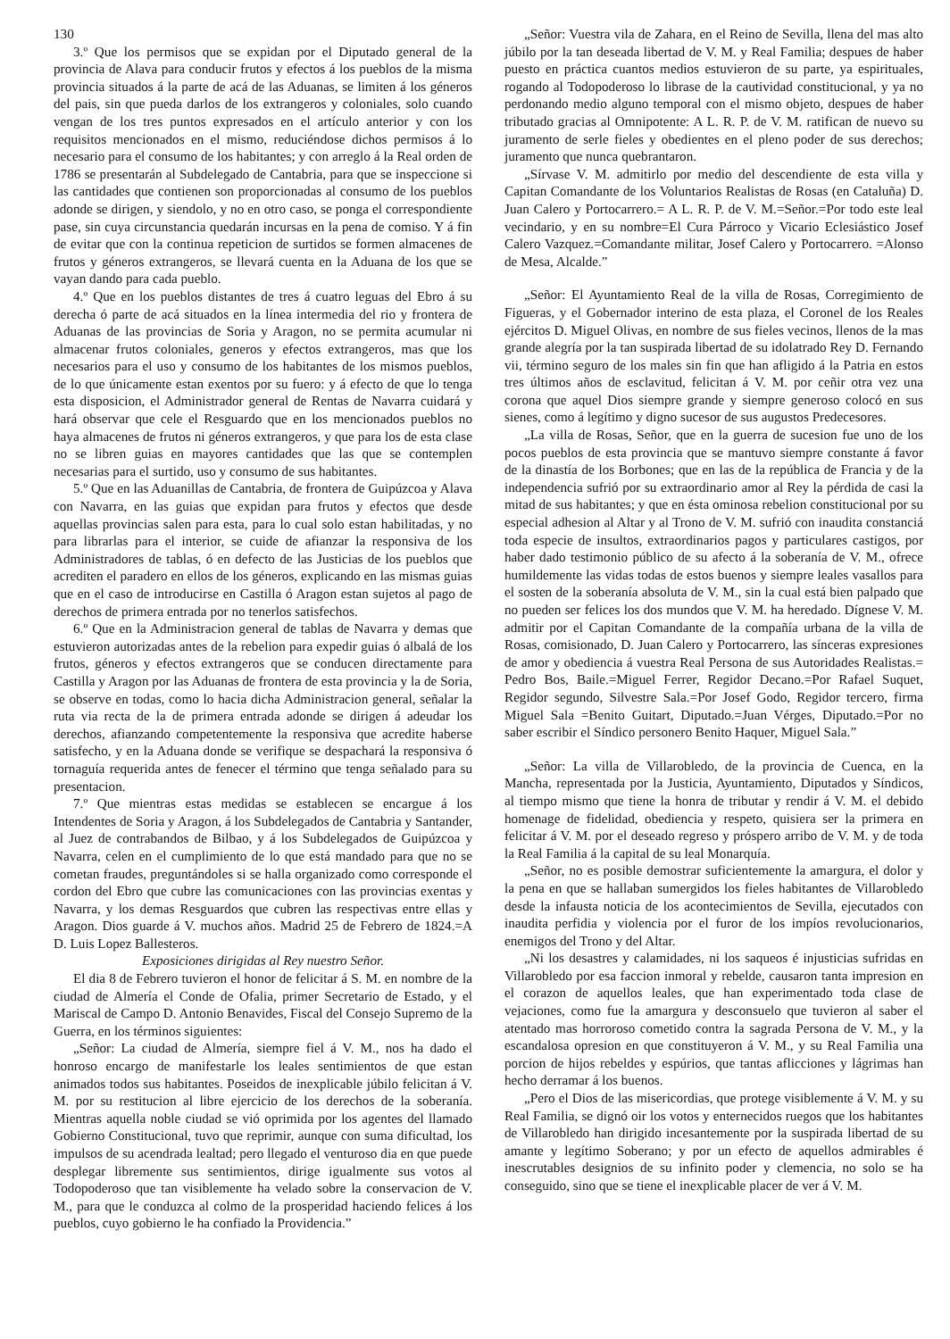130
3.º Que los permisos que se expidan por el Diputado general de la provincia de Alava para conducir frutos y efectos á los pueblos de la misma provincia situados á la parte de acá de las Aduanas, se limiten á los géneros del pais, sin que pueda darlos de los extrangeros y coloniales, solo cuando vengan de los tres puntos expresados en el artículo anterior y con los requisitos mencionados en el mismo, reduciéndose dichos permisos á lo necesario para el consumo de los habitantes; y con arreglo á la Real orden de 1786 se presentarán al Subdelegado de Cantabria, para que se inspeccione si las cantidades que contienen son proporcionadas al consumo de los pueblos adonde se dirigen, y siendolo, y no en otro caso, se ponga el correspondiente pase, sin cuya circunstancia quedarán incursas en la pena de comiso. Y á fin de evitar que con la continua repeticion de surtidos se formen almacenes de frutos y géneros extrangeros, se llevará cuenta en la Aduana de los que se vayan dando para cada pueblo.
4.º Que en los pueblos distantes de tres á cuatro leguas del Ebro á su derecha ó parte de acá situados en la línea intermedia del rio y frontera de Aduanas de las provincias de Soria y Aragon, no se permita acumular ni almacenar frutos coloniales, generos y efectos extrangeros, mas que los necesarios para el uso y consumo de los habitantes de los mismos pueblos, de lo que únicamente estan exentos por su fuero: y á efecto de que lo tenga esta disposicion, el Administrador general de Rentas de Navarra cuidará y hará observar que cele el Resguardo que en los mencionados pueblos no haya almacenes de frutos ni géneros extrangeros, y que para los de esta clase no se libren guias en mayores cantidades que las que se contemplen necesarias para el surtido, uso y consumo de sus habitantes.
5.º Que en las Aduanillas de Cantabria, de frontera de Guipúzcoa y Alava con Navarra, en las guias que expidan para frutos y efectos que desde aquellas provincias salen para esta, para lo cual solo estan habilitadas, y no para librarlas para el interior, se cuide de afianzar la responsiva de los Administradores de tablas, ó en defecto de las Justicias de los pueblos que acrediten el paradero en ellos de los géneros, explicando en las mismas guias que en el caso de introducirse en Castilla ó Aragon estan sujetos al pago de derechos de primera entrada por no tenerlos satisfechos.
6.º Que en la Administracion general de tablas de Navarra y demas que estuvieron autorizadas antes de la rebelion para expedir guias ó albalá de los frutos, géneros y efectos extrangeros que se conducen directamente para Castilla y Aragon por las Aduanas de frontera de esta provincia y la de Soria, se observe en todas, como lo hacia dicha Administracion general, señalar la ruta via recta de la de primera entrada adonde se dirigen á adeudar los derechos, afianzando competentemente la responsiva que acredite haberse satisfecho, y en la Aduana donde se verifique se despachará la responsiva ó tornaguía requerida antes de fenecer el término que tenga señalado para su presentacion.
7.º Que mientras estas medidas se establecen se encargue á los Intendentes de Soria y Aragon, á los Subdelegados de Cantabria y Santander, al Juez de contrabandos de Bilbao, y á los Subdelegados de Guipúzcoa y Navarra, celen en el cumplimiento de lo que está mandado para que no se cometan fraudes, preguntándoles si se halla organizado como corresponde el cordon del Ebro que cubre las comunicaciones con las provincias exentas y Navarra, y los demas Resguardos que cubren las respectivas entre ellas y Aragon. Dios guarde á V. muchos años. Madrid 25 de Febrero de 1824.=A D. Luis Lopez Ballesteros.
Exposiciones dirigidas al Rey nuestro Señor.
El dia 8 de Febrero tuvieron el honor de felicitar á S. M. en nombre de la ciudad de Almería el Conde de Ofalia, primer Secretario de Estado, y el Mariscal de Campo D. Antonio Benavides, Fiscal del Consejo Supremo de la Guerra, en los términos siguientes:
„Señor: La ciudad de Almería, siempre fiel á V. M., nos ha dado el honroso encargo de manifestarle los leales sentimientos de que estan animados todos sus habitantes. Poseidos de inexplicable júbilo felicitan á V. M. por su restitucion al libre ejercicio de los derechos de la soberanía. Mientras aquella noble ciudad se vió oprimida por los agentes del llamado Gobierno Constitucional, tuvo que reprimir, aunque con suma dificultad, los impulsos de su acendrada lealtad; pero llegado el venturoso dia en que puede desplegar libremente sus sentimientos, dirige igualmente sus votos al Todopoderoso que tan visiblemente ha velado sobre la conservacion de V. M., para que le conduzca al colmo de la prosperidad haciendo felices á los pueblos, cuyo gobierno le ha confiado la Providencia.”
„Señor: Vuestra vila de Zahara, en el Reino de Sevilla, llena del mas alto júbilo por la tan deseada libertad de V. M. y Real Familia; despues de haber puesto en práctica cuantos medios estuvieron de su parte, ya espirituales, rogando al Todopoderoso lo librase de la cautividad constitucional, y ya no perdonando medio alguno temporal con el mismo objeto, despues de haber tributado gracias al Omnipotente: A L. R. P. de V. M. ratifican de nuevo su juramento de serle fieles y obedientes en el pleno poder de sus derechos; juramento que nunca quebrantaron.
„Sírvase V. M. admitirlo por medio del descendiente de esta villa y Capitan Comandante de los Voluntarios Realistas de Rosas (en Cataluña) D. Juan Calero y Portocarrero.= A L. R. P. de V. M.=Señor.=Por todo este leal vecindario, y en su nombre=El Cura Párroco y Vicario Eclesiástico Josef Calero Vazquez.=Comandante militar, Josef Calero y Portocarrero. =Alonso de Mesa, Alcalde.”
„Señor: El Ayuntamiento Real de la villa de Rosas, Corregimiento de Figueras, y el Gobernador interino de esta plaza, el Coronel de los Reales ejércitos D. Miguel Olivas, en nombre de sus fieles vecinos, llenos de la mas grande alegría por la tan suspirada libertad de su idolatrado Rey D. Fernando vii, término seguro de los males sin fin que han afligido á la Patria en estos tres últimos años de esclavitud, felicitan á V. M. por ceñir otra vez una corona que aquel Dios siempre grande y siempre generoso colocó en sus sienes, como á legítimo y digno sucesor de sus augustos Predecesores.
„La villa de Rosas, Señor, que en la guerra de sucesion fue uno de los pocos pueblos de esta provincia que se mantuvo siempre constante á favor de la dinastía de los Borbones; que en las de la república de Francia y de la independencia sufrió por su extraordinario amor al Rey la pérdida de casi la mitad de sus habitantes; y que en ésta ominosa rebelion constitucional por su especial adhesion al Altar y al Trono de V. M. sufrió con inaudita constanciá toda especie de insultos, extraordinarios pagos y particulares castigos, por haber dado testimonio público de su afecto á la soberanía de V. M., ofrece humildemente las vidas todas de estos buenos y siempre leales vasallos para el sosten de la soberanía absoluta de V. M., sin la cual está bien palpado que no pueden ser felices los dos mundos que V. M. ha heredado. Dígnese V. M. admitir por el Capitan Comandante de la compañía urbana de la villa de Rosas, comisionado, D. Juan Calero y Portocarrero, las sínceras expresiones de amor y obediencia á vuestra Real Persona de sus Autoridades Realistas.= Pedro Bos, Baile.=Miguel Ferrer, Regidor Decano.=Por Rafael Suquet, Regidor segundo, Silvestre Sala.=Por Josef Godo, Regidor tercero, firma Miguel Sala =Benito Guitart, Diputado.=Juan Vérges, Diputado.=Por no saber escribir el Síndico personero Benito Haquer, Miguel Sala.”
„Señor: La villa de Villarobledo, de la provincia de Cuenca, en la Mancha, representada por la Justicia, Ayuntamiento, Diputados y Síndicos, al tiempo mismo que tiene la honra de tributar y rendir á V. M. el debido homenage de fidelidad, obediencia y respeto, quisiera ser la primera en felicitar á V. M. por el deseado regreso y próspero arribo de V. M. y de toda la Real Familia á la capital de su leal Monarquía.
„Señor, no es posible demostrar suficientemente la amargura, el dolor y la pena en que se hallaban sumergidos los fieles habitantes de Villarobledo desde la infausta noticia de los acontecimientos de Sevilla, ejecutados con inaudita perfidia y violencia por el furor de los impíos revolucionarios, enemigos del Trono y del Altar.
„Ni los desastres y calamidades, ni los saqueos é injusticias sufridas en Villarobledo por esa faccion inmoral y rebelde, causaron tanta impresion en el corazon de aquellos leales, que han experimentado toda clase de vejaciones, como fue la amargura y desconsuelo que tuvieron al saber el atentado mas horroroso cometido contra la sagrada Persona de V. M., y la escandalosa opresion en que constituyeron á V. M., y su Real Familia una porcion de hijos rebeldes y espúrios, que tantas aflicciones y lágrimas han hecho derramar á los buenos.
„Pero el Dios de las misericordias, que protege visiblemente á V. M. y su Real Familia, se dignó oir los votos y enternecidos ruegos que los habitantes de Villarobledo han dirigido incesantemente por la suspirada libertad de su amante y legítimo Soberano; y por un efecto de aquellos admirables é inescrutables designios de su infinito poder y clemencia, no solo se ha conseguido, sino que se tiene el inexplicable placer de ver á V. M.